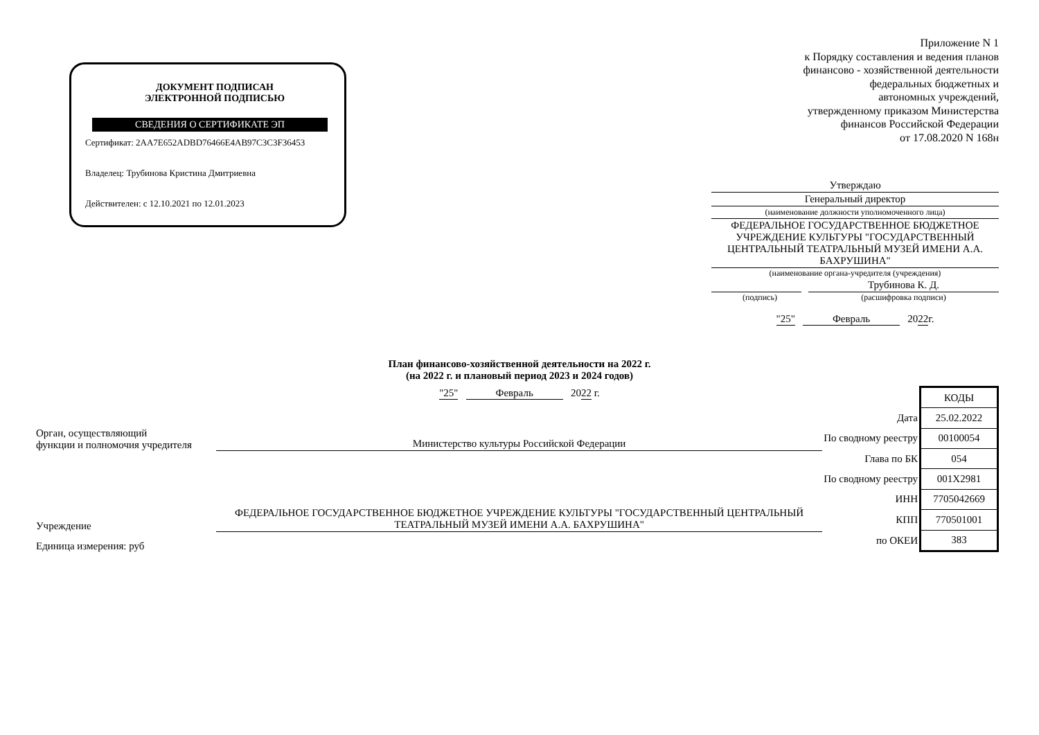ДОКУМЕНТ ПОДПИСАН
ЭЛЕКТРОННОЙ ПОДПИСЬЮ
СВЕДЕНИЯ О СЕРТИФИКАТЕ ЭП
Сертификат: 2AA7E652ADBD76466E4AB97C3C3F36453
Владелец: Трубинова Кристина Дмитриевна
Действителен: с 12.10.2021 по 12.01.2023
Приложение N 1
к Порядку составления и ведения планов
финансово - хозяйственной деятельности
федеральных бюджетных и
автономных учреждений,
утвержденному приказом Министерства
финансов Российской Федерации
от 17.08.2020 N 168н
Утверждаю
Генеральный директор
(наименование должности уполномоченного лица)
ФЕДЕРАЛЬНОЕ ГОСУДАРСТВЕННОЕ БЮДЖЕТНОЕ УЧРЕЖДЕНИЕ КУЛЬТУРЫ "ГОСУДАРСТВЕННЫЙ ЦЕНТРАЛЬНЫЙ ТЕАТРАЛЬНЫЙ МУЗЕЙ ИМЕНИ А.А. БАХРУШИНА"
(наименование органа-учредителя (учреждения)
Трубинова К. Д.
(подпись) (расшифровка подписи)
"25" Февраль 2022 г.
План финансово-хозяйственной деятельности на 2022 г.
(на 2022 г. и плановый период 2023 и 2024 годов)
"25" Февраль 2022 г.
Орган, осуществляющий
функции и полномочия учредителя
Министерство культуры Российской Федерации
Учреждение
ФЕДЕРАЛЬНОЕ ГОСУДАРСТВЕННОЕ БЮДЖЕТНОЕ УЧРЕЖДЕНИЕ КУЛЬТУРЫ "ГОСУДАРСТВЕННЫЙ ЦЕНТРАЛЬНЫЙ ТЕАТРАЛЬНЫЙ МУЗЕЙ ИМЕНИ А.А. БАХРУШИНА"
Единица измерения: руб
| | КОДЫ |
| Дата | 25.02.2022 |
| По сводному реестру | 00100054 |
| Глава по БК | 054 |
| По сводному реестру | 001Х2981 |
| ИНН | 7705042669 |
| КПП | 770501001 |
| по ОКЕИ | 383 |